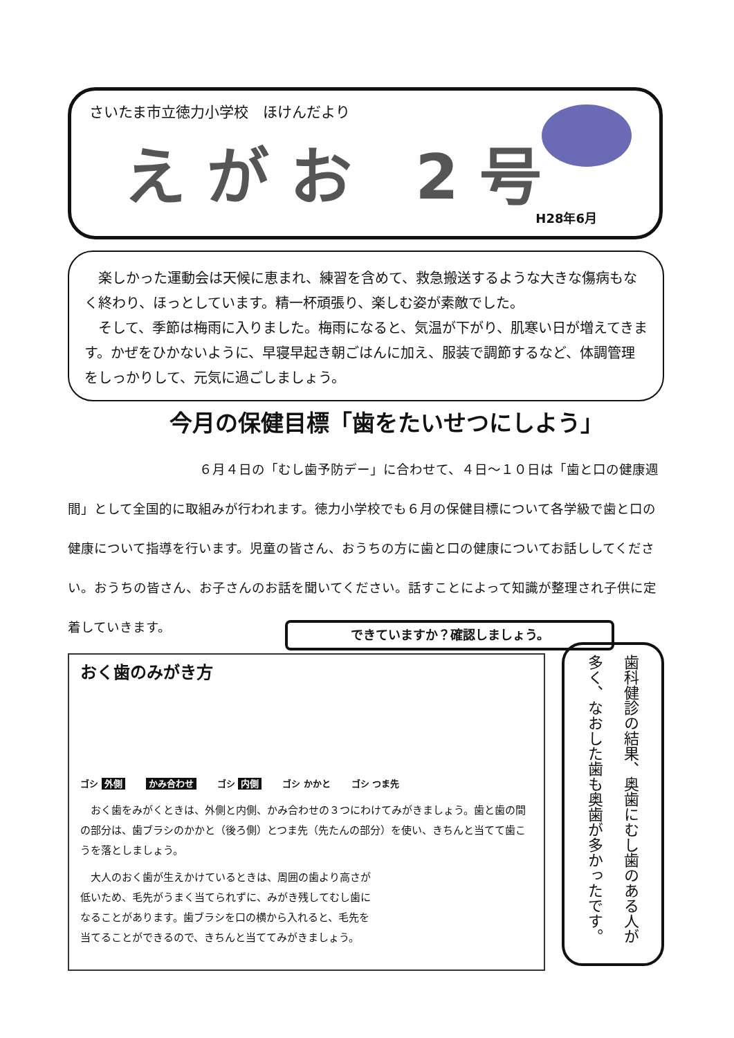さいたま市立徳力小学校　ほけんだより
えがお 2号
H28年6月
　楽しかった運動会は天候に恵まれ、練習を含めて、救急搬送するような大きな傷病もなく終わり、ほっとしています。精一杯頑張り、楽しむ姿が素敵でした。
　そして、季節は梅雨に入りました。梅雨になると、気温が下がり、肌寒い日が増えてきます。かぜをひかないように、早寝早起き朝ごはんに加え、服装で調節するなど、体調管理をしっかりして、元気に過ごしましょう。
今月の保健目標「歯をたいせつにしよう」
　　　　　　　　　　６月４日の「むし歯予防デー」に合わせて、４日～１０日は「歯と口の健康週間」として全国的に取組みが行われます。徳力小学校でも６月の保健目標について各学級で歯と口の健康について指導を行います。児童の皆さん、おうちの方に歯と口の健康についてお話ししてください。おうちの皆さん、お子さんのお話を聞いてください。話すことによって知識が整理され子供に定着していきます。
できていますか？確認しましょう。
おく歯のみがき方
ゴシ 外側
かみ合わせ
ゴシ 内側
ゴシ かかと
ゴシ つま先
　おく歯をみがくときは、外側と内側、かみ合わせの３つにわけてみがきましょう。歯と歯の間の部分は、歯ブラシのかかと（後ろ側）とつま先（先たんの部分）を使い、きちんと当てて歯こうを落としましょう。
　大人のおく歯が生えかけているときは、周囲の歯より高さが低いため、毛先がうまく当てられずに、みがき残してむし歯になることがあります。歯ブラシを口の横から入れると、毛先を当てることができるので、きちんと当ててみがきましょう。
歯科健診の結果、奥歯にむし歯のある人が多く、なおした歯も奥歯が多かったです。